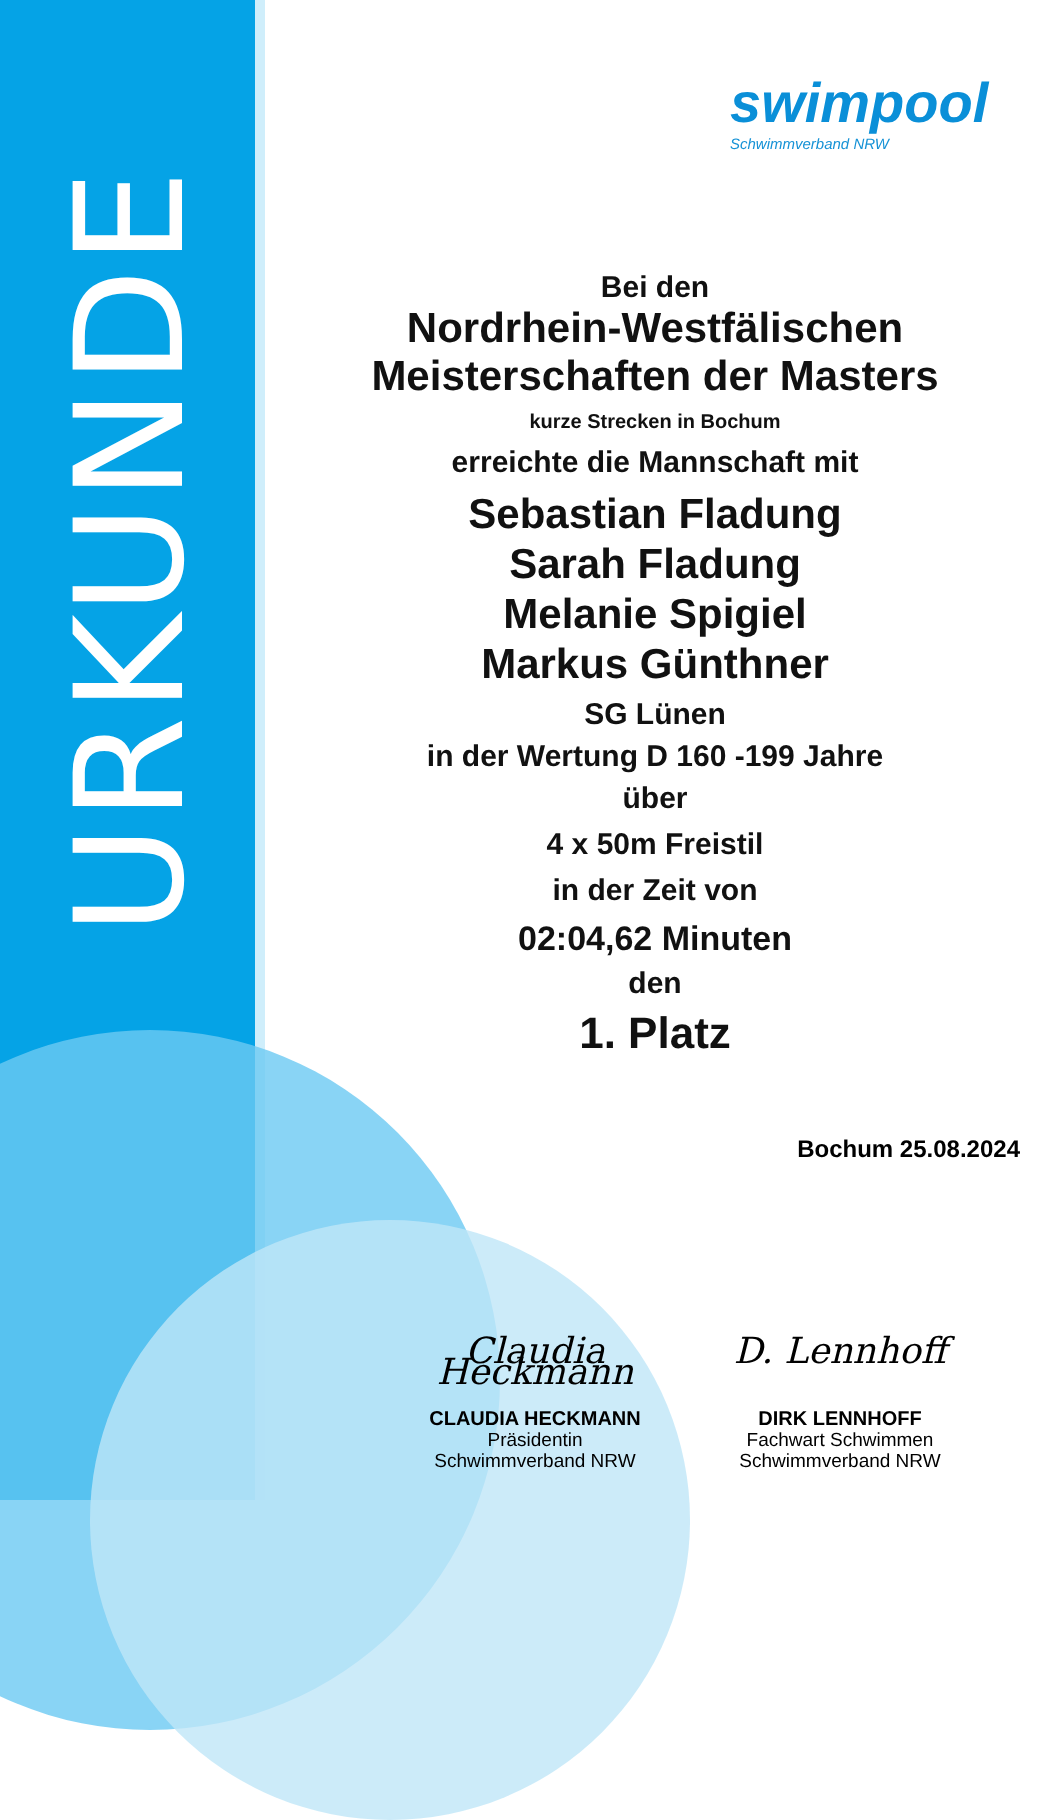URKUNDE
swimpool
Schwimmverband NRW
Bei den
Nordrhein-Westfälischen
Meisterschaften der Masters
kurze Strecken in Bochum
erreichte die Mannschaft mit
Sebastian Fladung
Sarah Fladung
Melanie Spigiel
Markus Günthner
SG Lünen
in der Wertung D 160 -199 Jahre
über
4 x 50m Freistil
in der Zeit von
02:04,62 Minuten
den
1. Platz
Bochum 25.08.2024
Claudia Heckmann
CLAUDIA HECKMANN
Präsidentin
Schwimmverband NRW
D. Lennhoff
DIRK LENNHOFF
Fachwart Schwimmen
Schwimmverband NRW